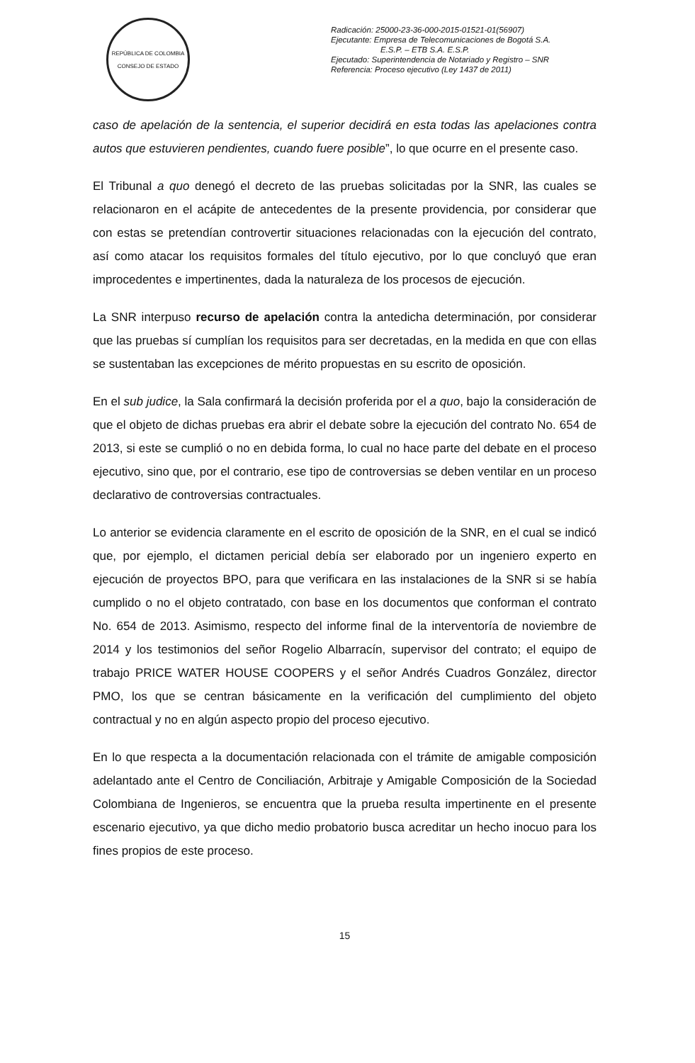REPÚBLICA DE COLOMBIA
CONSEJO DE ESTADO
Radicación: 25000-23-36-000-2015-01521-01(56907)
Ejecutante: Empresa de Telecomunicaciones de Bogotá S.A.
E.S.P. – ETB S.A. E.S.P.
Ejecutado: Superintendencia de Notariado y Registro – SNR
Referencia: Proceso ejecutivo (Ley 1437 de 2011)
caso de apelación de la sentencia, el superior decidirá en esta todas las apelaciones contra autos que estuvieren pendientes, cuando fuere posible”, lo que ocurre en el presente caso.
El Tribunal a quo denegó el decreto de las pruebas solicitadas por la SNR, las cuales se relacionaron en el acápite de antecedentes de la presente providencia, por considerar que con estas se pretendían controvertir situaciones relacionadas con la ejecución del contrato, así como atacar los requisitos formales del título ejecutivo, por lo que concluyó que eran improcedentes e impertinentes, dada la naturaleza de los procesos de ejecución.
La SNR interpuso recurso de apelación contra la antedicha determinación, por considerar que las pruebas sí cumplían los requisitos para ser decretadas, en la medida en que con ellas se sustentaban las excepciones de mérito propuestas en su escrito de oposición.
En el sub judice, la Sala confirmará la decisión proferida por el a quo, bajo la consideración de que el objeto de dichas pruebas era abrir el debate sobre la ejecución del contrato No. 654 de 2013, si este se cumplió o no en debida forma, lo cual no hace parte del debate en el proceso ejecutivo, sino que, por el contrario, ese tipo de controversias se deben ventilar en un proceso declarativo de controversias contractuales.
Lo anterior se evidencia claramente en el escrito de oposición de la SNR, en el cual se indicó que, por ejemplo, el dictamen pericial debía ser elaborado por un ingeniero experto en ejecución de proyectos BPO, para que verificara en las instalaciones de la SNR si se había cumplido o no el objeto contratado, con base en los documentos que conforman el contrato No. 654 de 2013. Asimismo, respecto del informe final de la interventoría de noviembre de 2014 y los testimonios del señor Rogelio Albarracín, supervisor del contrato; el equipo de trabajo PRICE WATER HOUSE COOPERS y el señor Andrés Cuadros González, director PMO, los que se centran básicamente en la verificación del cumplimiento del objeto contractual y no en algún aspecto propio del proceso ejecutivo.
En lo que respecta a la documentación relacionada con el trámite de amigable composición adelantado ante el Centro de Conciliación, Arbitraje y Amigable Composición de la Sociedad Colombiana de Ingenieros, se encuentra que la prueba resulta impertinente en el presente escenario ejecutivo, ya que dicho medio probatorio busca acreditar un hecho inocuo para los fines propios de este proceso.
15